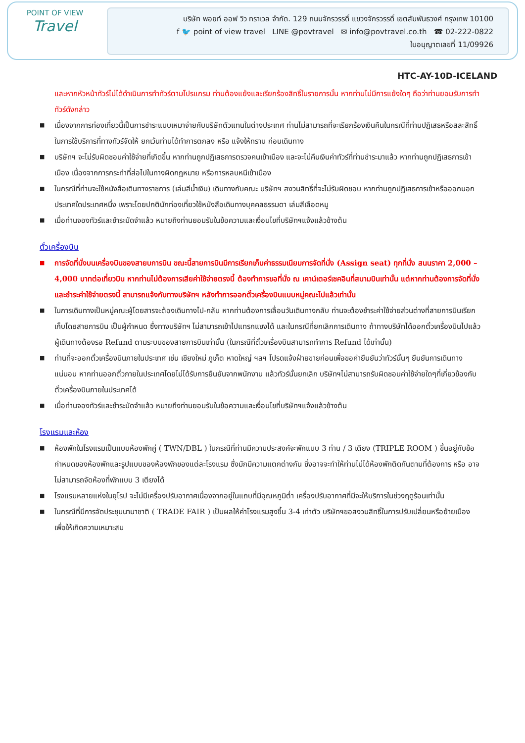POINT OF VIEW
Travel
บริษัท พอยท์ ออฟ วิว ทราเวล จำกัด. 129 ถนนจักรวรรดิ์ แขวงจักรวรรดิ์ เขตสัมพันธวงศ์ กรุงเทพ 10100
f 🐦 point of view travel LINE @povtravel ✉ info@povtravel.co.th ☎ 02-222-0822
ใบอนุญาตเลขที่ 11/09926
HTC-AY-10D-ICELAND
และหากหัวหน้าทัวร์ไม่ได้ดำเนินการทำทัวร์ตามโปรแกรม ท่านต้องแย้งและเรียกร้องสิทธิ์ในรายการนั้น หากท่านไม่มีการแย้งใดๆ ถือว่าท่านยอมรับการทำทัวร์ดังกล่าว
■ เนื่องจากการท่องเที่ยวนี้เป็นการชำระแบบเหมาจ่ายกับบริษัทตัวแทนในต่างประเทศ ท่านไม่สามารถที่จะเรียกร้องเงินคืนในกรณีที่ท่านปฏิเสธหรือสละสิทธิ์ ในการใช้บริการที่ทางทัวร์จัดให้ ยกเว้นท่านได้ทำการตกลง หรือ แจ้งให้ทราบ ก่อนเดินทาง
■ บริษัทฯ จะไม่รับผิดชอบค่าใช้จ่ายที่เกิดขึ้น หากท่านถูกปฏิเสธการตรวจคนเข้าเมือง และจะไม่คืนเงินค่าทัวร์ที่ท่านชำระมาแล้ว หากท่านถูกปฏิเสธการเข้าเมือง เนื่องจากการกระทำที่ส่อไปในทางผิดกฎหมาย หรือการหลบหนีเข้าเมือง
■ ในกรณีที่ท่านจะใช้หนังสือเดินทางราชการ (เล่มสีน้ำเงิน) เดินทางกับคณะ บริษัทฯ สงวนสิทธิ์ที่จะไม่รับผิดชอบ หากท่านถูกปฏิเสธการเข้าหรือออกนอกประเทศใดประเทศหนึ่ง เพราะโดยปกตินักท่องเที่ยวใช้หนังสือเดินทางบุคคลธรรมดา เล่มสีเลือดหมู
■ เมื่อท่านจองทัวร์และชำระมัดจำแล้ว หมายถึงท่านยอมรับในข้อความและเงื่อนไขที่บริษัทฯแจ้งแล้วข้างต้น
ตั๋วเครื่องบิน
■ การจัดที่นั่งบนเครื่องบินของสายบการบิน ขณะนี้สายการบินมีการเรียกเก็บค่าธรรมเนียมการจัดที่นั่ง (Assign seat) ทุกที่นั่ง สนนราคา 2,000 – 4,000 บาทต่อเที่ยวบิน หากท่านไม่ต้องการเสียค่าใช้จ่ายตรงนี้ ต้องทำการขอที่นั่ง ณ เคาน์เตอร์เชคอินที่สนามบินเท่านั้น แต่หากท่านต้องการจัดที่นั่งและชำระค่าใช้จ่ายตรงนี้ สามารถแจ้งกับทางบริษัทฯ หลังทำการออกตั๋วเครื่องบินแบบหมู่คณะไปแล้วเท่านั้น
■ ในการเดินทางเป็นหมู่คณะผู้โดยสารจะต้องเดินทางไป-กลับ หากท่านต้องการเลื่อนวันเดินทางกลับ ท่านจะต้องชำระค่าใช้จ่ายส่วนต่างที่สายการบินเรียกเก็บโดยสายการบิน เป็นผู้กำหนด ซึ่งทางบริษัทฯ ไม่สามารถเข้าไปแทรกแซงได้ และในกรณีที่ยกเลิกการเดินทาง ถ้าทางบริษัทได้ออกตั๋วเครื่องบินไปแล้ว ผู้เดินทางต้องรอ Refund ตามระบบของสายการบินเท่านั้น (ในกรณีที่ตั๋วเครื่องบินสามารถทำการ Refund ได้เท่านั้น)
■ ท่านที่จะออกตั๋วเครื่องบินภายในประเทศ เช่น เชียงใหม่ ภูเก็ต หาดใหญ่ ฯลฯ โปรดแจ้งฝ่ายขายก่อนเพื่อขอคำยืนยันว่าทัวร์นั้นๆ ยืนยันการเดินทาง แน่นอน หากท่านออกตั๋วภายในประเทศโดยไม่ได้รับการยืนยันจากพนักงาน แล้วทัวร์นั้นยกเลิก บริษัทฯไม่สามารถรับผิดชอบค่าใช้จ่ายใดๆที่เกี่ยวข้องกับตั๋วเครื่องบินภายในประเทศได้
■ เมื่อท่านจองทัวร์และชำระมัดจำแล้ว หมายถึงท่านยอมรับในข้อความและเงื่อนไขที่บริษัทฯแจ้งแล้วข้างต้น
โรงแรมและห้อง
■ ห้องพักในโรงแรมเป็นแบบห้องพักคู่ ( TWN/DBL ) ในกรณีที่ท่านมีความประสงค์จะพักแบบ 3 ท่าน / 3 เตียง (TRIPLE ROOM ) ขึ้นอยู่กับข้อกำหนดของห้องพักและรูปแบบของห้องพักของแต่ละโรงแรม ซึ่งมักมีความแตกต่างกัน ซึ่งอาจจะทำให้ท่านไม่ได้ห้องพักติดกันตามที่ต้องการ หรือ อาจไม่สามารถจัดห้องที่พักแบบ 3 เตียงได้
■ โรงแรมหลายแห่งในยุโรป จะไม่มีเครื่องปรับอากาศเนื่องจากอยู่ในแถบที่มีอุณหภูมิต่ำ เครื่องปรับอากาศที่มีจะให้บริการในช่วงฤดูร้อนเท่านั้น
■ ในกรณีที่มีการจัดประชุมนานาชาติ ( TRADE FAIR ) เป็นผลให้ค่าโรงแรมสูงขึ้น 3-4 เท่าตัว บริษัทฯขอสงวนสิทธิ์ในการปรับเปลี่ยนหรือย้ายเมืองเพื่อให้เกิดความเหมาะสม